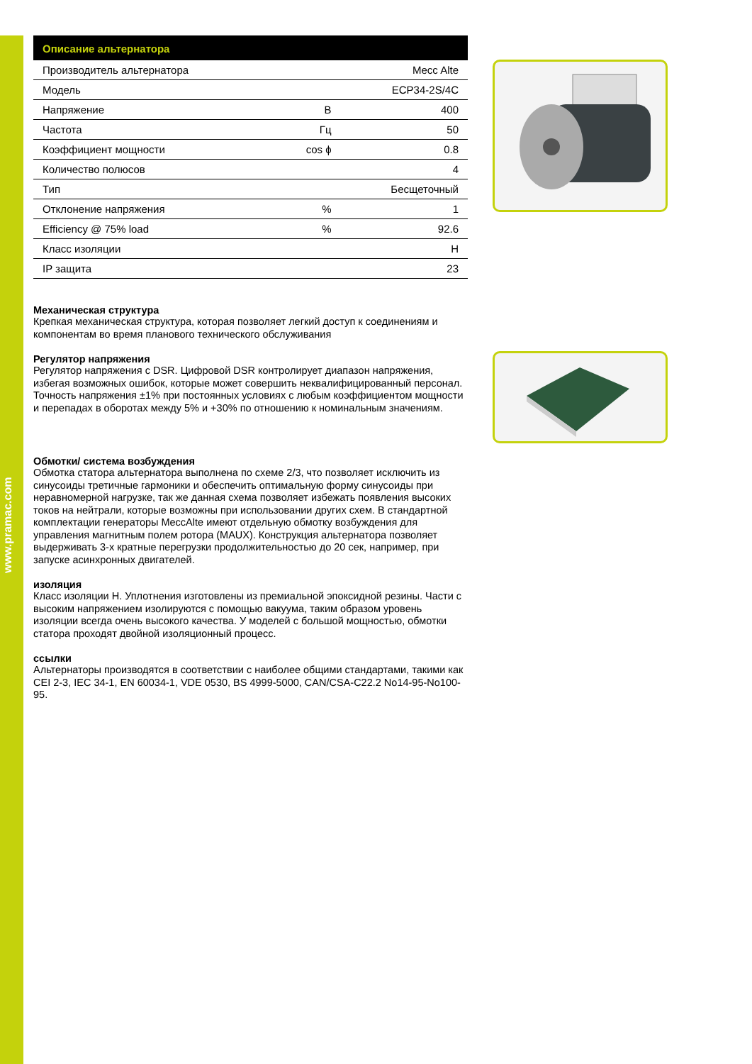www.pramac.com
| Описание альтернатора | | |
| --- | --- | --- |
| Производитель альтернатора | | Mecc Alte |
| Модель | | ECP34-2S/4C |
| Напряжение | В | 400 |
| Частота | Гц | 50 |
| Коэффициент мощности | cos ϕ | 0.8 |
| Количество полюсов | | 4 |
| Тип | | Бесщеточный |
| Отклонение напряжения | % | 1 |
| Efficiency @ 75% load | % | 92.6 |
| Класс изоляции | | H |
| IP защита | | 23 |
Механическая структура
Крепкая механическая структура, которая позволяет легкий доступ к соединениям и компонентам во время планового технического обслуживания
Регулятор напряжения
Регулятор напряжения с DSR. Цифровой DSR контролирует диапазон напряжения, избегая возможных ошибок, которые может совершить неквалифицированный персонал. Точность напряжения ±1% при постоянных условиях с любым коэффициентом мощности и перепадах в оборотах между 5% и +30% по отношению к номинальным значениям.
Обмотки/ система возбуждения
Обмотка статора альтернатора выполнена по схеме 2/3, что позволяет исключить из синусоиды третичные гармоники и обеспечить оптимальную форму синусоиды при неравномерной нагрузке, так же данная схема позволяет избежать появления высоких токов на нейтрали, которые возможны при использовании других схем. В стандартной комплектации генераторы MeccAlte имеют отдельную обмотку возбуждения для управления магнитным полем ротора (MAUX). Конструкция альтернатора позволяет выдерживать 3-х кратные перегрузки продолжительностью до 20 сек, например, при запуске асинхронных двигателей.
изоляция
Класс изоляции H. Уплотнения изготовлены из премиальной эпоксидной резины. Части с высоким напряжением изолируются с помощью вакуума, таким образом уровень изоляции всегда очень высокого качества. У моделей с большой мощностью, обмотки статора проходят двойной изоляционный процесс.
ссылки
Альтернаторы производятся в соответствии с наиболее общими стандартами, такими как CEI 2-3, IEC 34-1, EN 60034-1, VDE 0530, BS 4999-5000, CAN/CSA-C22.2 No14-95-No100-95.